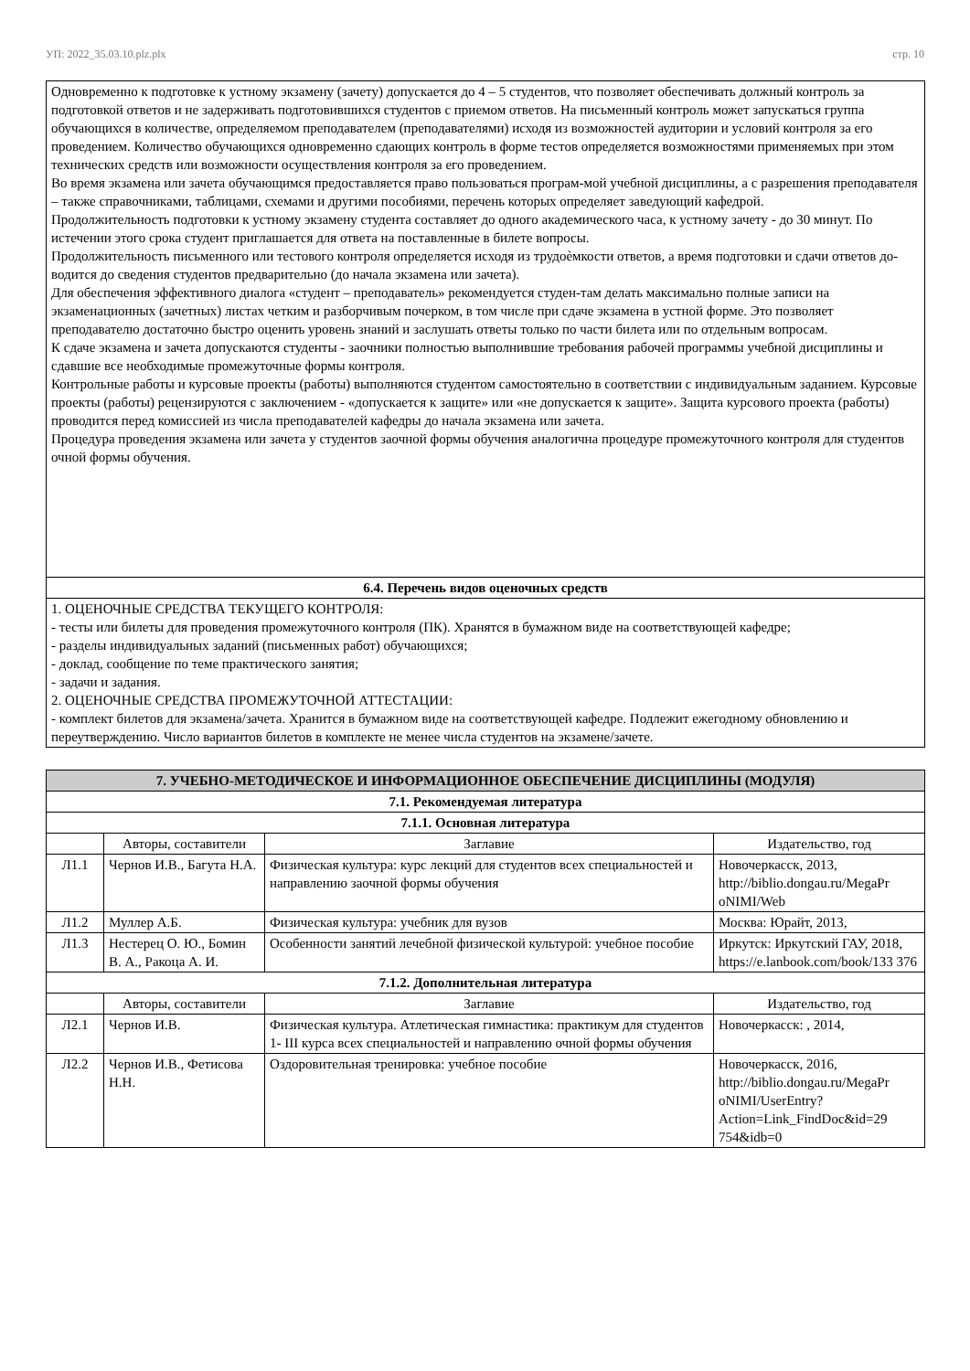УП: 2022_35.03.10.plz.plx стр. 10
| Одновременно к подготовке к устному экзамену (зачету) допускается до 4 – 5 студентов, что позволяет обеспечивать должный контроль за подготовкой ответов и не задерживать подготовившихся студентов с приемом ответов. На письменный контроль может запускаться группа обучающихся в количестве, определяемом преподавателем (преподавателями) исходя из возможностей аудитории и условий контроля за его проведением. Количество обучающихся одновременно сдающих контроль в форме тестов определяется возможностями применяемых при этом технических средств или возможности осуществления контроля за его проведением. Во время экзамена или зачета обучающимся предоставляется право пользоваться програм-мой учебной дисциплины, а с разрешения преподавателя – также справочниками, таблицами, схемами и другими пособиями, перечень которых определяет заведующий кафедрой. Продолжительность подготовки к устному экзамену студента составляет до одного академического часа, к устному зачету - до 30 минут. По истечении этого срока студент приглашается для ответа на поставленные в билете вопросы. Продолжительность письменного или тестового контроля определяется исходя из трудоѐмкости ответов, а время подготовки и сдачи ответов до-водится до сведения студентов предварительно (до начала экзамена или зачета). Для обеспечения эффективного диалога «студент – преподаватель» рекомендуется студен-там делать максимально полные записи на экзаменационных (зачетных) листах четким и разборчивым почерком, в том числе при сдаче экзамена в устной форме. Это позволяет преподавателю достаточно быстро оценить уровень знаний и заслушать ответы только по части билета или по отдельным вопросам. К сдаче экзамена и зачета допускаются студенты - заочники полностью выполнившие требования рабочей программы учебной дисциплины и сдавшие все необходимые промежуточные формы контроля. Контрольные работы и курсовые проекты (работы) выполняются студентом самостоятельно в соответствии с индивидуальным заданием. Курсовые проекты (работы) рецензируются с заключением - «допускается к защите» или «не допускается к защите». Защита курсового проекта (работы) проводится перед комиссией из числа преподавателей кафедры до начала экзамена или зачета. Процедура проведения экзамена или зачета у студентов заочной формы обучения аналогична процедуре промежуточного контроля для студентов очной формы обучения. |
| 6.4. Перечень видов оценочных средств |
| 1. ОЦЕНОЧНЫЕ СРЕДСТВА ТЕКУЩЕГО КОНТРОЛЯ: - тесты или билеты для проведения промежуточного контроля (ПК). Хранятся в бумажном виде на соответствующей кафедре; - разделы индивидуальных заданий (письменных работ) обучающихся; - доклад, сообщение по теме практического занятия; - задачи и задания. 2. ОЦЕНОЧНЫЕ СРЕДСТВА ПРОМЕЖУТОЧНОЙ АТТЕСТАЦИИ: - комплект билетов для экзамена/зачета. Хранится в бумажном виде на соответствующей кафедре. Подлежит ежегодному обновлению и переутверждению. Число вариантов билетов в комплекте не менее числа студентов на экзамене/зачете. |
| 7. УЧЕБНО-МЕТОДИЧЕСКОЕ И ИНФОРМАЦИОННОЕ ОБЕСПЕЧЕНИЕ ДИСЦИПЛИНЫ (МОДУЛЯ) | | | |
| --- | --- | --- | --- |
| 7.1. Рекомендуемая литература | | | |
| 7.1.1. Основная литература | | | |
| | Авторы, составители | Заглавие | Издательство, год |
| Л1.1 | Чернов И.В., Багута Н.А. | Физическая культура: курс лекций для студентов всех специальностей и направлению заочной формы обучения | Новочеркасск, 2013, http://biblio.dongau.ru/MegaPr oNIMI/Web |
| Л1.2 | Муллер А.Б. | Физическая культура: учебник для вузов | Москва: Юрайт, 2013, |
| Л1.3 | Нестерец О. Ю., Бомин В. А., Ракоца А. И. | Особенности занятий лечебной физической культурой: учебное пособие | Иркутск: Иркутский ГАУ, 2018, https://e.lanbook.com/book/133 376 |
| 7.1.2. Дополнительная литература | | | |
| | Авторы, составители | Заглавие | Издательство, год |
| Л2.1 | Чернов И.В. | Физическая культура. Атлетическая гимнастика: практикум для студентов 1- III курса всех специальностей и направлению очной формы обучения | Новочеркасск: , 2014, |
| Л2.2 | Чернов И.В., Фетисова Н.Н. | Оздоровительная тренировка: учебное пособие | Новочеркасск, 2016, http://biblio.dongau.ru/MegaPr oNIMI/UserEntry? Action=Link_FindDoc&id=29 754&idb=0 |